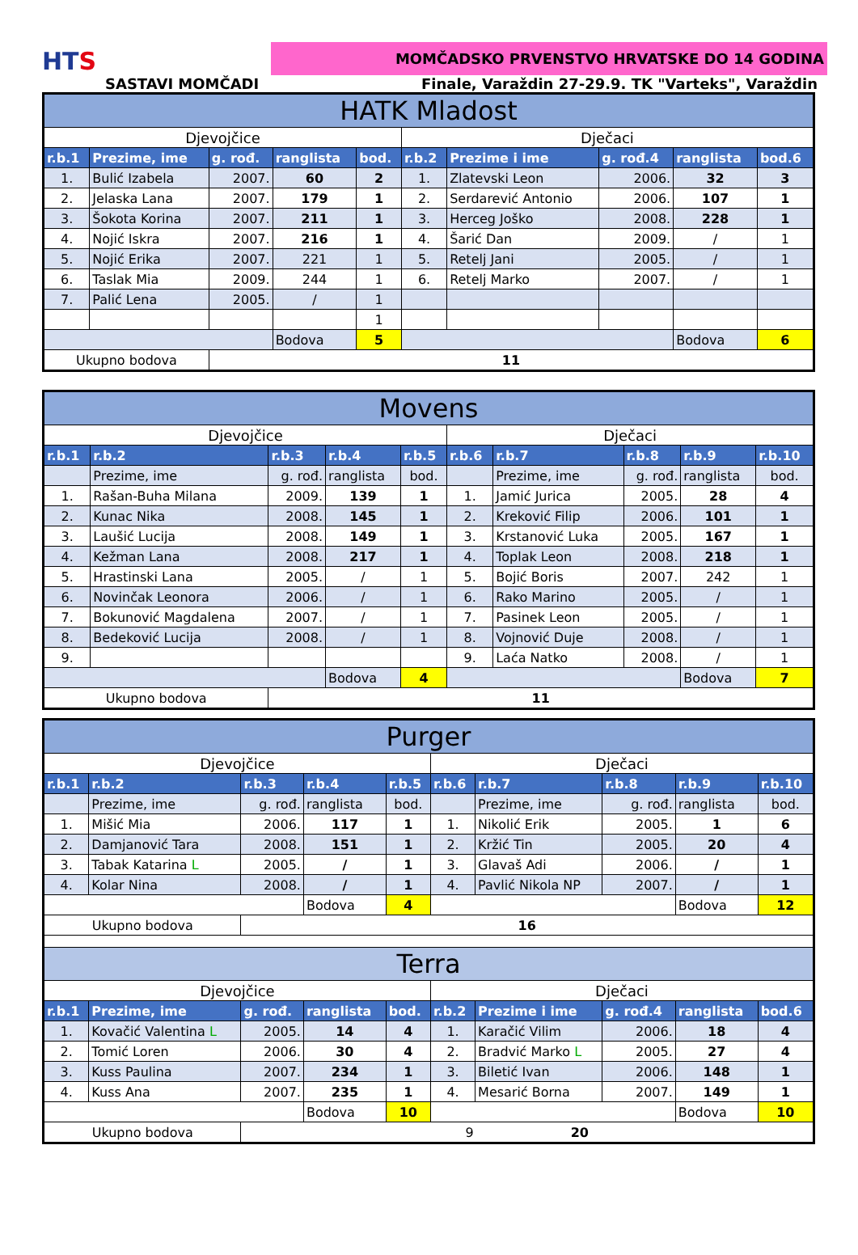HTS
MOMČADSKO PRVENSTVO HRVATSKE DO 14 GODINA
SASTAVI MOMČADI Finale, Varaždin 27-29.9. TK "Varteks", Varaždin
| HATK Mladost | | | | | | | | | |
| Djevojčice | | | | | Dječaci | | | | |
| r.b.1 | Prezime, ime | g. rođ. | ranglista | bod. | r.b.2 | Prezime i ime | g. rođ.4 | ranglista | bod.6 |
| 1. | Bulić Izabela | 2007. | 60 | 2 | 1. | Zlatevski Leon | 2006. | 32 | 3 |
| 2. | Jelaska Lana | 2007. | 179 | 1 | 2. | Serdarević Antonio | 2006. | 107 | 1 |
| 3. | Šokota Korina | 2007. | 211 | 1 | 3. | Herceg Joško | 2008. | 228 | 1 |
| 4. | Nojić Iskra | 2007. | 216 | 1 | 4. | Šarić Dan | 2009. | / | 1 |
| 5. | Nojić Erika | 2007. | 221 | 1 | 5. | Retelj Jani | 2005. | / | 1 |
| 6. | Taslak Mia | 2009. | 244 | 1 | 6. | Retelj Marko | 2007. | / | 1 |
| 7. | Palić Lena | 2005. | / | 1 | | | | | |
| | | | | 1 | | | | | |
| | | | Bodova | 5 | | | | Bodova | 6 |
| Ukupno bodova | | 11 | | | | | | | |
| Movens | | | | | | | | | |
| Djevojčice | | | | | Dječaci | | | | |
| r.b.1 | r.b.2 | r.b.3 | r.b.4 | r.b.5 | r.b.6 | r.b.7 | r.b.8 | r.b.9 | r.b.10 |
| | Prezime, ime | g. rođ. | ranglista | bod. | | Prezime, ime | g. rođ. | ranglista | bod. |
| 1. | Rašan-Buha Milana | 2009. | 139 | 1 | 1. | Jamić Jurica | 2005. | 28 | 4 |
| 2. | Kunac Nika | 2008. | 145 | 1 | 2. | Kreković Filip | 2006. | 101 | 1 |
| 3. | Laušić Lucija | 2008. | 149 | 1 | 3. | Krstanović Luka | 2005. | 167 | 1 |
| 4. | Kežman Lana | 2008. | 217 | 1 | 4. | Toplak Leon | 2008. | 218 | 1 |
| 5. | Hrastinski Lana | 2005. | / | 1 | 5. | Bojić Boris | 2007. | 242 | 1 |
| 6. | Novinčak Leonora | 2006. | / | 1 | 6. | Rako Marino | 2005. | / | 1 |
| 7. | Bokunović Magdalena | 2007. | / | 1 | 7. | Pasinek Leon | 2005. | / | 1 |
| 8. | Bedeković Lucija | 2008. | / | 1 | 8. | Vojnović Duje | 2008. | / | 1 |
| 9. | | | | | 9. | Laća Natko | 2008. | / | 1 |
| | | | Bodova | 4 | | | | Bodova | 7 |
| Ukupno bodova | | 11 | | | | | | | |
| Purger | | | | | | | | | |
| Djevojčice | | | | | Dječaci | | | | |
| r.b.1 | r.b.2 | r.b.3 | r.b.4 | r.b.5 | r.b.6 | r.b.7 | r.b.8 | r.b.9 | r.b.10 |
| | Prezime, ime | g. rođ. | ranglista | bod. | | Prezime, ime | g. rođ. | ranglista | bod. |
| 1. | Mišić Mia | 2006. | 117 | 1 | 1. | Nikolić Erik | 2005. | 1 | 6 |
| 2. | Damjanović Tara | 2008. | 151 | 1 | 2. | Kržić Tin | 2005. | 20 | 4 |
| 3. | Tabak Katarina L | 2005. | / | 1 | 3. | Glavaš Adi | 2006. | / | 1 |
| 4. | Kolar Nina | 2008. | / | 1 | 4. | Pavlić Nikola NP | 2007. | / | 1 |
| | | | Bodova | 4 | | | | Bodova | 12 |
| Ukupno bodova | | 16 | | | | | | | |
| Terra | | | | | | | | | |
| Djevojčice | | | | | Dječaci | | | | |
| r.b.1 | Prezime, ime | g. rođ. | ranglista | bod. | r.b.2 | Prezime i ime | g. rođ.4 | ranglista | bod.6 |
| 1. | Kovačić Valentina L | 2005. | 14 | 4 | 1. | Karačić Vilim | 2006. | 18 | 4 |
| 2. | Tomić Loren | 2006. | 30 | 4 | 2. | Bradvić Marko L | 2005. | 27 | 4 |
| 3. | Kuss Paulina | 2007. | 234 | 1 | 3. | Biletić Ivan | 2006. | 148 | 1 |
| 4. | Kuss Ana | 2007. | 235 | 1 | 4. | Mesarić Borna | 2007. | 149 | 1 |
| | | | Bodova | 10 | | | | Bodova | 10 |
| Ukupno bodova | | 9 20 | | | | | | | |